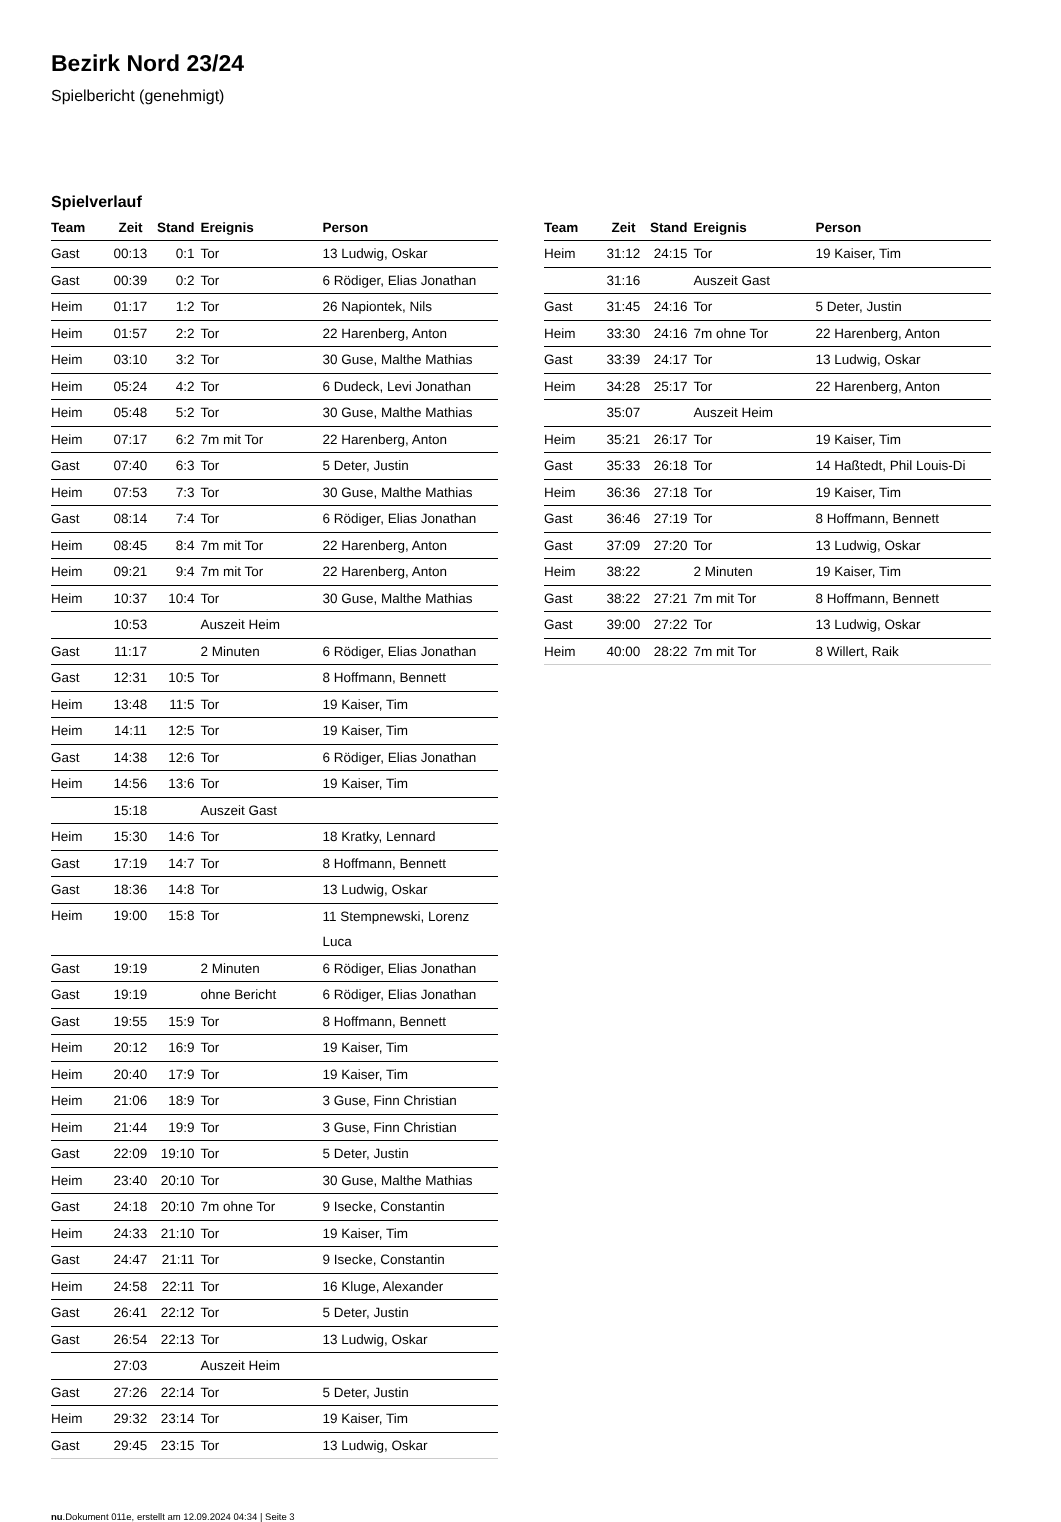Bezirk Nord 23/24
Spielbericht (genehmigt)
Spielverlauf
| Team | Zeit | Stand | Ereignis | Person |
| --- | --- | --- | --- | --- |
| Gast | 00:13 | 0:1 | Tor | 13 Ludwig, Oskar |
| Gast | 00:39 | 0:2 | Tor | 6 Rödiger, Elias Jonathan |
| Heim | 01:17 | 1:2 | Tor | 26 Napiontek, Nils |
| Heim | 01:57 | 2:2 | Tor | 22 Harenberg, Anton |
| Heim | 03:10 | 3:2 | Tor | 30 Guse, Malthe Mathias |
| Heim | 05:24 | 4:2 | Tor | 6 Dudeck, Levi Jonathan |
| Heim | 05:48 | 5:2 | Tor | 30 Guse, Malthe Mathias |
| Heim | 07:17 | 6:2 | 7m mit Tor | 22 Harenberg, Anton |
| Gast | 07:40 | 6:3 | Tor | 5 Deter, Justin |
| Heim | 07:53 | 7:3 | Tor | 30 Guse, Malthe Mathias |
| Gast | 08:14 | 7:4 | Tor | 6 Rödiger, Elias Jonathan |
| Heim | 08:45 | 8:4 | 7m mit Tor | 22 Harenberg, Anton |
| Heim | 09:21 | 9:4 | 7m mit Tor | 22 Harenberg, Anton |
| Heim | 10:37 | 10:4 | Tor | 30 Guse, Malthe Mathias |
| | 10:53 | | Auszeit Heim | |
| Gast | 11:17 | | 2 Minuten | 6 Rödiger, Elias Jonathan |
| Gast | 12:31 | 10:5 | Tor | 8 Hoffmann, Bennett |
| Heim | 13:48 | 11:5 | Tor | 19 Kaiser, Tim |
| Heim | 14:11 | 12:5 | Tor | 19 Kaiser, Tim |
| Gast | 14:38 | 12:6 | Tor | 6 Rödiger, Elias Jonathan |
| Heim | 14:56 | 13:6 | Tor | 19 Kaiser, Tim |
| | 15:18 | | Auszeit Gast | |
| Heim | 15:30 | 14:6 | Tor | 18 Kratky, Lennard |
| Gast | 17:19 | 14:7 | Tor | 8 Hoffmann, Bennett |
| Gast | 18:36 | 14:8 | Tor | 13 Ludwig, Oskar |
| Heim | 19:00 | 15:8 | Tor | 11 Stempnewski, Lorenz Luca |
| Gast | 19:19 | | 2 Minuten | 6 Rödiger, Elias Jonathan |
| Gast | 19:19 | | ohne Bericht | 6 Rödiger, Elias Jonathan |
| Gast | 19:55 | 15:9 | Tor | 8 Hoffmann, Bennett |
| Heim | 20:12 | 16:9 | Tor | 19 Kaiser, Tim |
| Heim | 20:40 | 17:9 | Tor | 19 Kaiser, Tim |
| Heim | 21:06 | 18:9 | Tor | 3 Guse, Finn Christian |
| Heim | 21:44 | 19:9 | Tor | 3 Guse, Finn Christian |
| Gast | 22:09 | 19:10 | Tor | 5 Deter, Justin |
| Heim | 23:40 | 20:10 | Tor | 30 Guse, Malthe Mathias |
| Gast | 24:18 | 20:10 | 7m ohne Tor | 9 Isecke, Constantin |
| Heim | 24:33 | 21:10 | Tor | 19 Kaiser, Tim |
| Gast | 24:47 | 21:11 | Tor | 9 Isecke, Constantin |
| Heim | 24:58 | 22:11 | Tor | 16 Kluge, Alexander |
| Gast | 26:41 | 22:12 | Tor | 5 Deter, Justin |
| Gast | 26:54 | 22:13 | Tor | 13 Ludwig, Oskar |
| | 27:03 | | Auszeit Heim | |
| Gast | 27:26 | 22:14 | Tor | 5 Deter, Justin |
| Heim | 29:32 | 23:14 | Tor | 19 Kaiser, Tim |
| Gast | 29:45 | 23:15 | Tor | 13 Ludwig, Oskar |
| Team | Zeit | Stand | Ereignis | Person |
| --- | --- | --- | --- | --- |
| Heim | 31:12 | 24:15 | Tor | 19 Kaiser, Tim |
| | 31:16 | | Auszeit Gast | |
| Gast | 31:45 | 24:16 | Tor | 5 Deter, Justin |
| Heim | 33:30 | 24:16 | 7m ohne Tor | 22 Harenberg, Anton |
| Gast | 33:39 | 24:17 | Tor | 13 Ludwig, Oskar |
| Heim | 34:28 | 25:17 | Tor | 22 Harenberg, Anton |
| | 35:07 | | Auszeit Heim | |
| Heim | 35:21 | 26:17 | Tor | 19 Kaiser, Tim |
| Gast | 35:33 | 26:18 | Tor | 14 Haßtedt, Phil Louis-Di |
| Heim | 36:36 | 27:18 | Tor | 19 Kaiser, Tim |
| Gast | 36:46 | 27:19 | Tor | 8 Hoffmann, Bennett |
| Gast | 37:09 | 27:20 | Tor | 13 Ludwig, Oskar |
| Heim | 38:22 | | 2 Minuten | 19 Kaiser, Tim |
| Gast | 38:22 | 27:21 | 7m mit Tor | 8 Hoffmann, Bennett |
| Gast | 39:00 | 27:22 | Tor | 13 Ludwig, Oskar |
| Heim | 40:00 | 28:22 | 7m mit Tor | 8 Willert, Raik |
nu.Dokument 011e, erstellt am 12.09.2024 04:34 | Seite 3